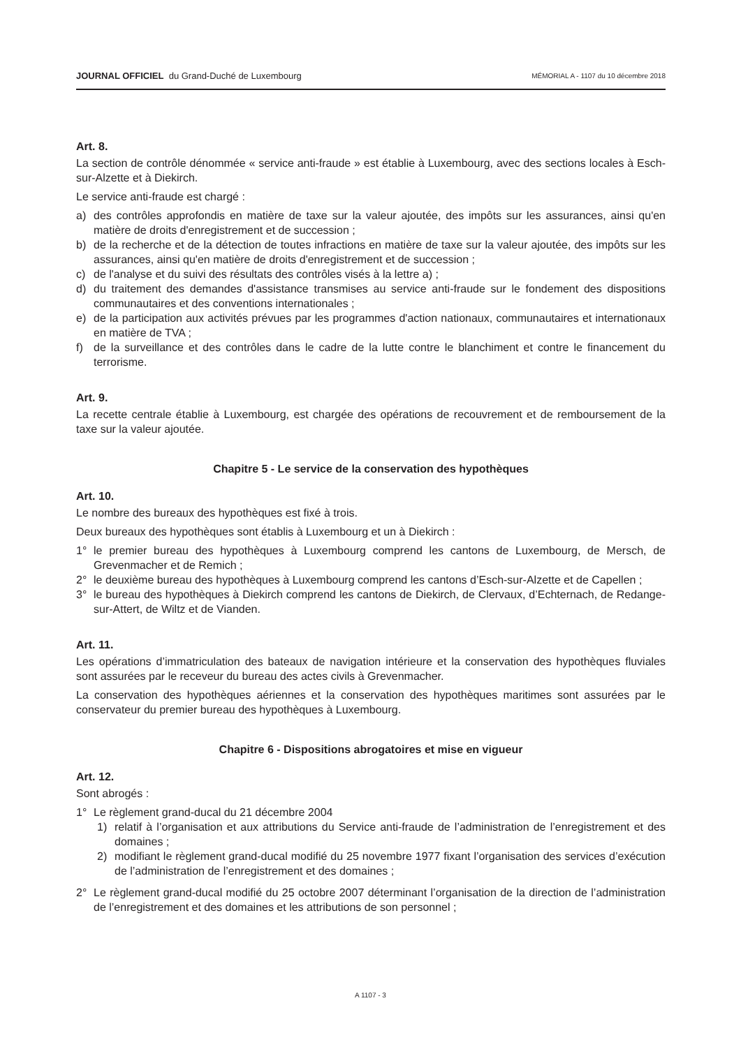JOURNAL OFFICIEL du Grand-Duché de Luxembourg
MÉMORIAL A - 1107 du 10 décembre 2018
Art. 8.
La section de contrôle dénommée « service anti-fraude » est établie à Luxembourg, avec des sections locales à Esch-sur-Alzette et à Diekirch.
Le service anti-fraude est chargé :
a) des contrôles approfondis en matière de taxe sur la valeur ajoutée, des impôts sur les assurances, ainsi qu'en matière de droits d'enregistrement et de succession ;
b) de la recherche et de la détection de toutes infractions en matière de taxe sur la valeur ajoutée, des impôts sur les assurances, ainsi qu'en matière de droits d'enregistrement et de succession ;
c) de l'analyse et du suivi des résultats des contrôles visés à la lettre a) ;
d) du traitement des demandes d'assistance transmises au service anti-fraude sur le fondement des dispositions communautaires et des conventions internationales ;
e) de la participation aux activités prévues par les programmes d'action nationaux, communautaires et internationaux en matière de TVA ;
f) de la surveillance et des contrôles dans le cadre de la lutte contre le blanchiment et contre le financement du terrorisme.
Art. 9.
La recette centrale établie à Luxembourg, est chargée des opérations de recouvrement et de remboursement de la taxe sur la valeur ajoutée.
Chapitre 5 - Le service de la conservation des hypothèques
Art. 10.
Le nombre des bureaux des hypothèques est fixé à trois.
Deux bureaux des hypothèques sont établis à Luxembourg et un à Diekirch :
1° le premier bureau des hypothèques à Luxembourg comprend les cantons de Luxembourg, de Mersch, de Grevenmacher et de Remich ;
2° le deuxième bureau des hypothèques à Luxembourg comprend les cantons d’Esch-sur-Alzette et de Capellen ;
3° le bureau des hypothèques à Diekirch comprend les cantons de Diekirch, de Clervaux, d’Echternach, de Redange-sur-Attert, de Wiltz et de Vianden.
Art. 11.
Les opérations d’immatriculation des bateaux de navigation intérieure et la conservation des hypothèques fluviales sont assurées par le receveur du bureau des actes civils à Grevenmacher.
La conservation des hypothèques aériennes et la conservation des hypothèques maritimes sont assurées par le conservateur du premier bureau des hypothèques à Luxembourg.
Chapitre 6 - Dispositions abrogatoires et mise en vigueur
Art. 12.
Sont abrogés :
1° Le règlement grand-ducal du 21 décembre 2004
1) relatif à l’organisation et aux attributions du Service anti-fraude de l’administration de l’enregistrement et des domaines ;
2) modifiant le règlement grand-ducal modifié du 25 novembre 1977 fixant l’organisation des services d’exécution de l’administration de l’enregistrement et des domaines ;
2° Le règlement grand-ducal modifié du 25 octobre 2007 déterminant l’organisation de la direction de l’administration de l’enregistrement et des domaines et les attributions de son personnel ;
A 1107 - 3